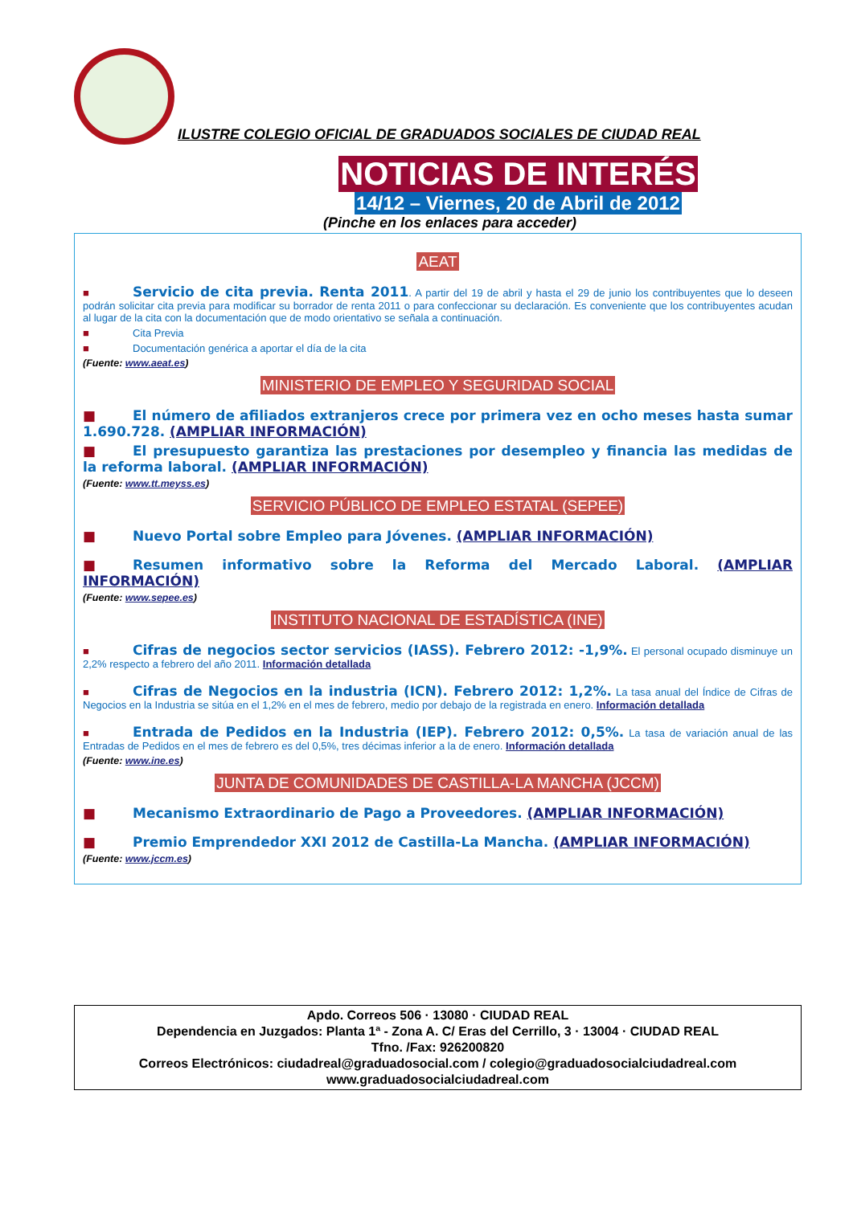ILUSTRE COLEGIO OFICIAL DE GRADUADOS SOCIALES DE CIUDAD REAL
NOTICIAS DE INTERÉS
14/12 – Viernes, 20 de Abril de 2012
(Pinche en los enlaces para acceder)
AEAT
■ Servicio de cita previa. Renta 2011. A partir del 19 de abril y hasta el 29 de junio los contribuyentes que lo deseen podrán solicitar cita previa para modificar su borrador de renta 2011 o para confeccionar su declaración. Es conveniente que los contribuyentes acudan al lugar de la cita con la documentación que de modo orientativo se señala a continuación.
■ Cita Previa
■ Documentación genérica a aportar el día de la cita
(Fuente: www.aeat.es)
MINISTERIO DE EMPLEO Y SEGURIDAD SOCIAL
■ El número de afiliados extranjeros crece por primera vez en ocho meses hasta sumar 1.690.728. (AMPLIAR INFORMACIÓN)
■ El presupuesto garantiza las prestaciones por desempleo y financia las medidas de la reforma laboral. (AMPLIAR INFORMACIÓN)
(Fuente: www.tt.meyss.es)
SERVICIO PÚBLICO DE EMPLEO ESTATAL (SEPEE)
■ Nuevo Portal sobre Empleo para Jóvenes. (AMPLIAR INFORMACIÓN)
■ Resumen informativo sobre la Reforma del Mercado Laboral. (AMPLIAR INFORMACIÓN)
(Fuente: www.sepee.es)
INSTITUTO NACIONAL DE ESTADÍSTICA (INE)
■ Cifras de negocios sector servicios (IASS). Febrero 2012: -1,9%. El personal ocupado disminuye un 2,2% respecto a febrero del año 2011. Información detallada
■ Cifras de Negocios en la industria (ICN). Febrero 2012: 1,2%. La tasa anual del Índice de Cifras de Negocios en la Industria se sitúa en el 1,2% en el mes de febrero, medio por debajo de la registrada en enero. Información detallada
■ Entrada de Pedidos en la Industria (IEP). Febrero 2012: 0,5%. La tasa de variación anual de las Entradas de Pedidos en el mes de febrero es del 0,5%, tres décimas inferior a la de enero. Información detallada
(Fuente: www.ine.es)
JUNTA DE COMUNIDADES DE CASTILLA-LA MANCHA (JCCM)
■ Mecanismo Extraordinario de Pago a Proveedores. (AMPLIAR INFORMACIÓN)
■ Premio Emprendedor XXI 2012 de Castilla-La Mancha. (AMPLIAR INFORMACIÓN)
(Fuente: www.jccm.es)
Apdo. Correos 506 · 13080 · CIUDAD REAL
Dependencia en Juzgados: Planta 1ª - Zona A. C/ Eras del Cerrillo, 3 · 13004 · CIUDAD REAL
Tfno. /Fax: 926200820
Correos Electrónicos: ciudadreal@graduadosocial.com / colegio@graduadosocialciudadreal.com
www.graduadosocialciudadreal.com